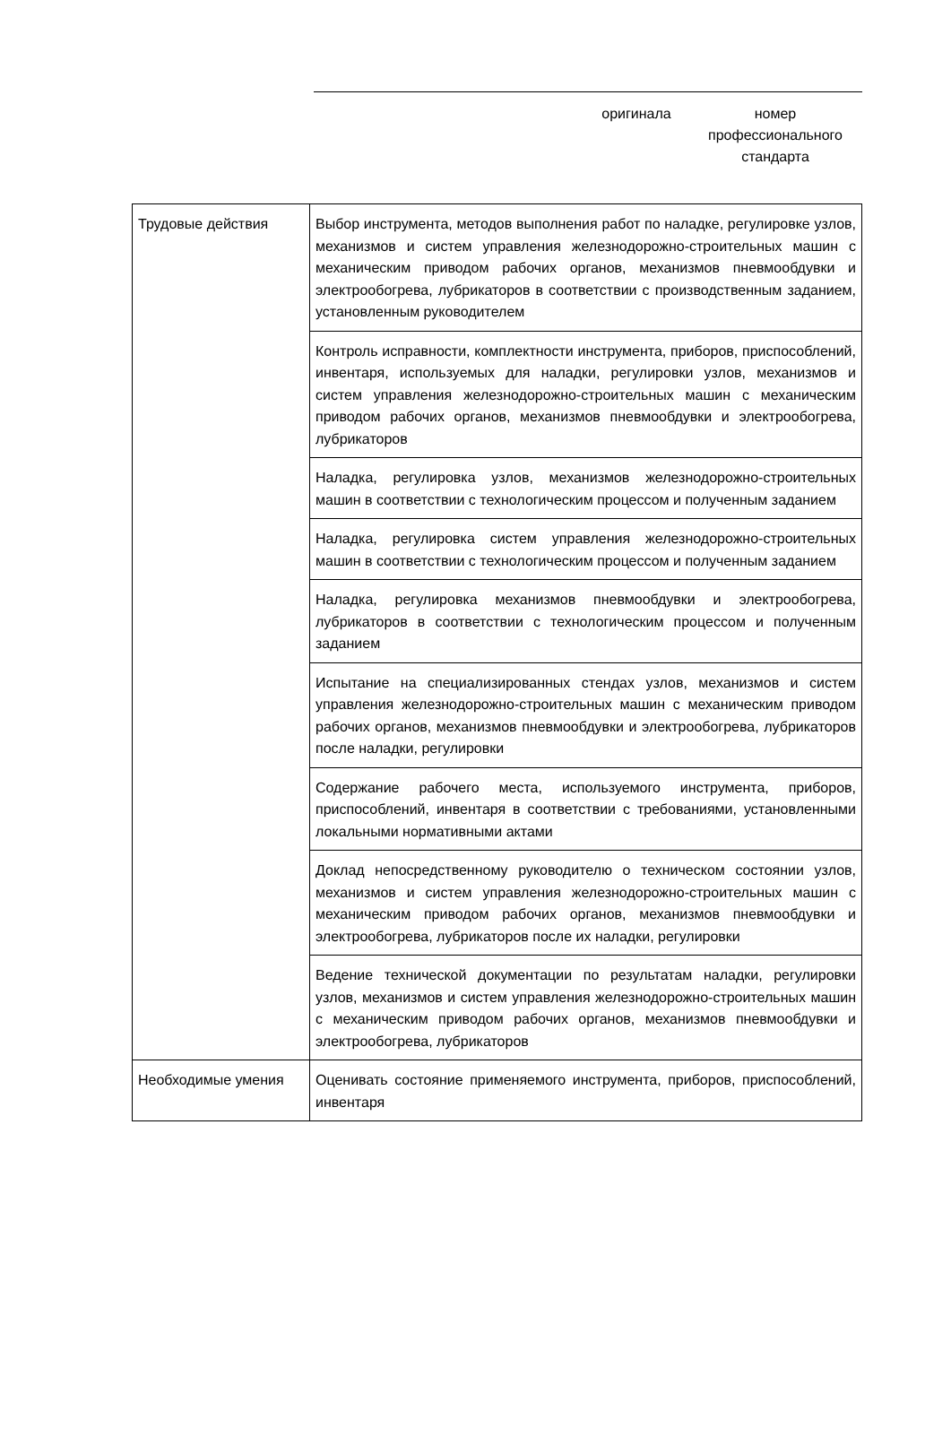оригинала номер
профессионального
стандарта
| Трудовые действия | Выбор инструмента, методов выполнения работ по наладке, регулировке узлов, механизмов и систем управления железнодорожно-строительных машин с механическим приводом рабочих органов, механизмов пневмообдувки и электрообогрева, лубрикаторов в соответствии с производственным заданием, установленным руководителем |
| | Контроль исправности, комплектности инструмента, приборов, приспособлений, инвентаря, используемых для наладки, регулировки узлов, механизмов и систем управления железнодорожно-строительных машин с механическим приводом рабочих органов, механизмов пневмообдувки и электрообогрева, лубрикаторов |
| | Наладка, регулировка узлов, механизмов железнодорожно-строительных машин в соответствии с технологическим процессом и полученным заданием |
| | Наладка, регулировка систем управления железнодорожно-строительных машин в соответствии с технологическим процессом и полученным заданием |
| | Наладка, регулировка механизмов пневмообдувки и электрообогрева, лубрикаторов в соответствии с технологическим процессом и полученным заданием |
| | Испытание на специализированных стендах узлов, механизмов и систем управления железнодорожно-строительных машин с механическим приводом рабочих органов, механизмов пневмообдувки и электрообогрева, лубрикаторов после наладки, регулировки |
| | Содержание рабочего места, используемого инструмента, приборов, приспособлений, инвентаря в соответствии с требованиями, установленными локальными нормативными актами |
| | Доклад непосредственному руководителю о техническом состоянии узлов, механизмов и систем управления железнодорожно-строительных машин с механическим приводом рабочих органов, механизмов пневмообдувки и электрообогрева, лубрикаторов после их наладки, регулировки |
| | Ведение технической документации по результатам наладки, регулировки узлов, механизмов и систем управления железнодорожно-строительных машин с механическим приводом рабочих органов, механизмов пневмообдувки и электрообогрева, лубрикаторов |
| Необходимые умения | Оценивать состояние применяемого инструмента, приборов, приспособлений, инвентаря |